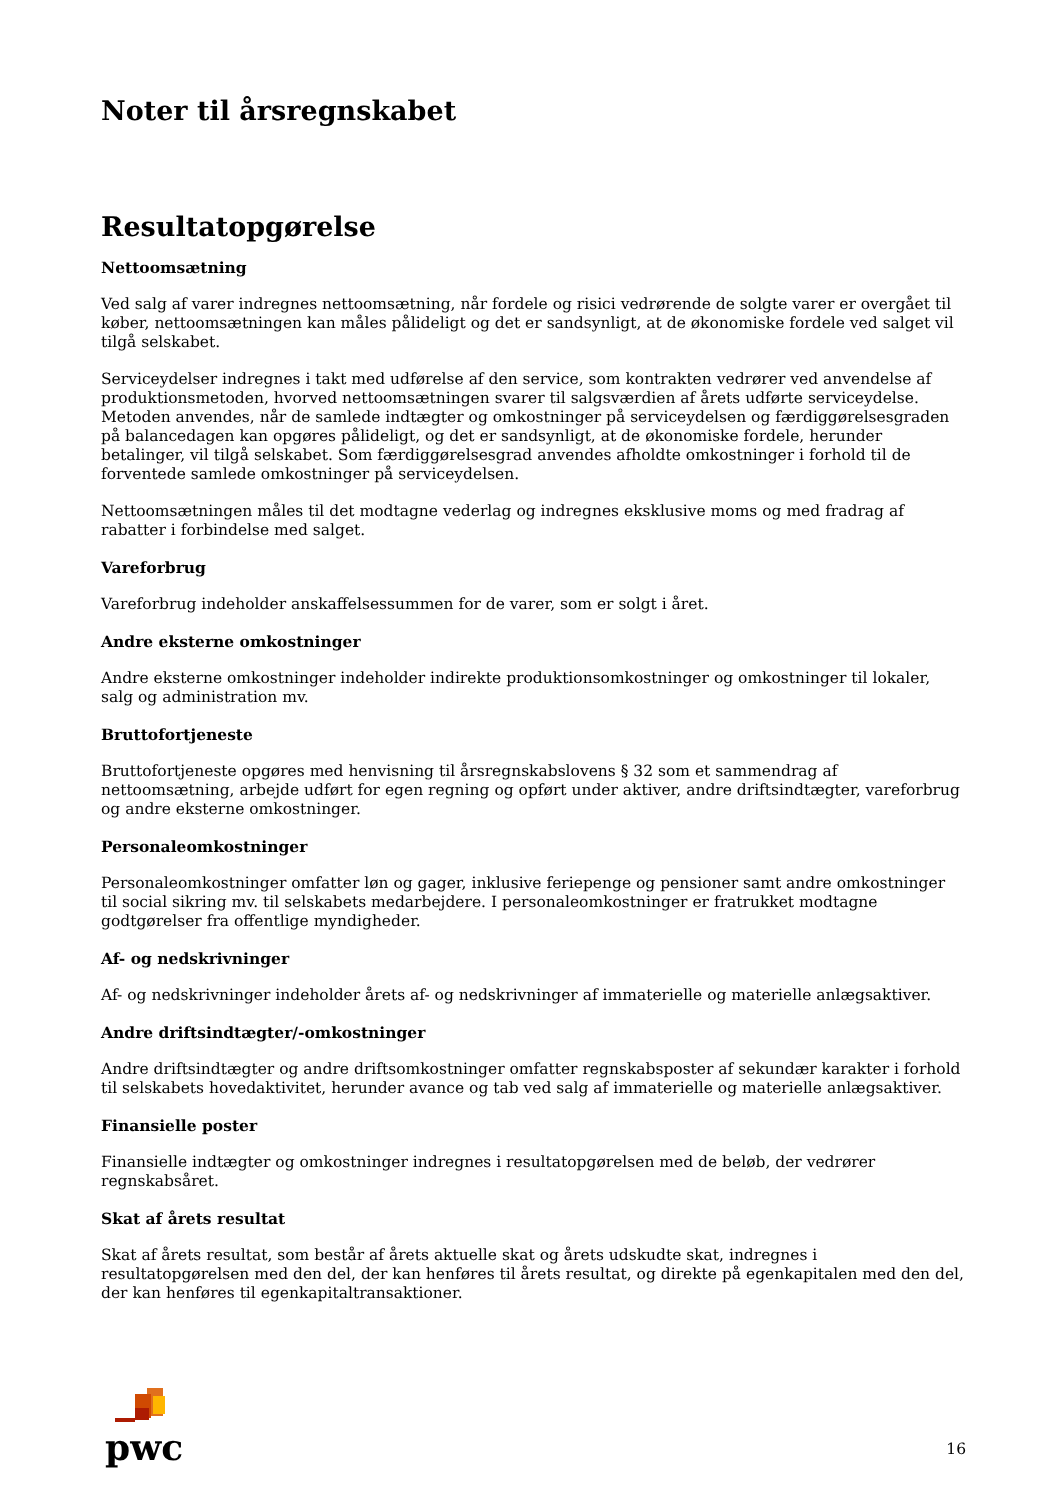Noter til årsregnskabet
Resultatopgørelse
Nettoomsætning
Ved salg af varer indregnes nettoomsætning, når fordele og risici vedrørende de solgte varer er overgået til køber, nettoomsætningen kan måles pålideligt og det er sandsynligt, at de økonomiske fordele ved salget vil tilgå selskabet.
Serviceydelser indregnes i takt med udførelse af den service, som kontrakten vedrører ved anvendelse af produktionsmetoden, hvorved nettoomsætningen svarer til salgsværdien af årets udførte serviceydelse. Metoden anvendes, når de samlede indtægter og omkostninger på serviceydelsen og færdiggørelsesgraden på balancedagen kan opgøres pålideligt, og det er sandsynligt, at de økonomiske fordele, herunder betalinger, vil tilgå selskabet. Som færdiggørelsesgrad anvendes afholdte omkostninger i forhold til de forventede samlede omkostninger på serviceydelsen.
Nettoomsætningen måles til det modtagne vederlag og indregnes eksklusive moms og med fradrag af rabatter i forbindelse med salget.
Vareforbrug
Vareforbrug indeholder anskaffelsessummen for de varer, som er solgt i året.
Andre eksterne omkostninger
Andre eksterne omkostninger indeholder indirekte produktionsomkostninger og omkostninger til lokaler, salg og administration mv.
Bruttofortjeneste
Bruttofortjeneste opgøres med henvisning til årsregnskabslovens § 32 som et sammendrag af nettoomsætning, arbejde udført for egen regning og opført under aktiver, andre driftsindtægter, vareforbrug og andre eksterne omkostninger.
Personaleomkostninger
Personaleomkostninger omfatter løn og gager, inklusive feriepenge og pensioner samt andre omkostninger til social sikring mv. til selskabets medarbejdere. I personaleomkostninger er fratrukket modtagne godtgørelser fra offentlige myndigheder.
Af- og nedskrivninger
Af- og nedskrivninger indeholder årets af- og nedskrivninger af immaterielle og materielle anlægsaktiver.
Andre driftsindtægter/-omkostninger
Andre driftsindtægter og andre driftsomkostninger omfatter regnskabsposter af sekundær karakter i forhold til selskabets hovedaktivitet, herunder avance og tab ved salg af immaterielle og materielle anlægsaktiver.
Finansielle poster
Finansielle indtægter og omkostninger indregnes i resultatopgørelsen med de beløb, der vedrører regnskabsåret.
Skat af årets resultat
Skat af årets resultat, som består af årets aktuelle skat og årets udskudte skat, indregnes i resultatopgørelsen med den del, der kan henføres til årets resultat, og direkte på egenkapitalen med den del, der kan henføres til egenkapitaltransaktioner.
pwc
16